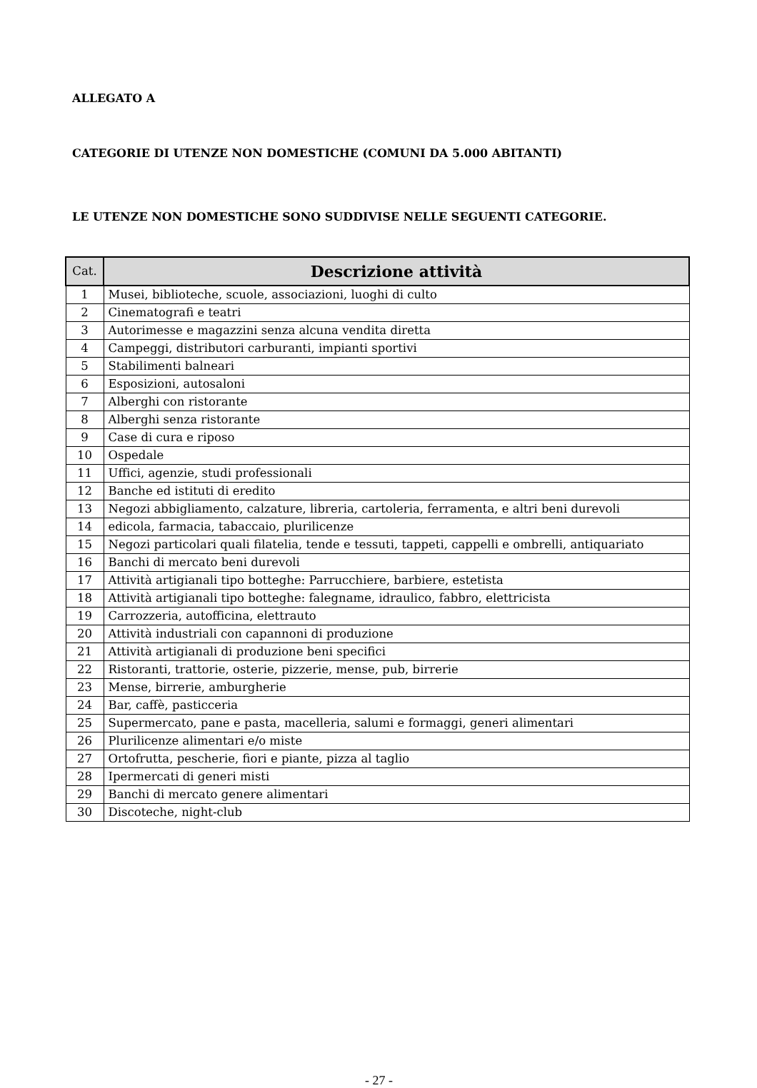ALLEGATO A
CATEGORIE DI UTENZE NON DOMESTICHE (COMUNI DA 5.000 ABITANTI)
LE UTENZE NON DOMESTICHE SONO SUDDIVISE NELLE SEGUENTI CATEGORIE.
| Cat. | Descrizione attività |
| --- | --- |
| 1 | Musei, biblioteche, scuole, associazioni, luoghi di culto |
| 2 | Cinematografi e teatri |
| 3 | Autorimesse e magazzini senza alcuna vendita diretta |
| 4 | Campeggi, distributori carburanti, impianti sportivi |
| 5 | Stabilimenti balneari |
| 6 | Esposizioni, autosaloni |
| 7 | Alberghi con ristorante |
| 8 | Alberghi senza ristorante |
| 9 | Case di cura e riposo |
| 10 | Ospedale |
| 11 | Uffici, agenzie, studi professionali |
| 12 | Banche ed istituti di eredito |
| 13 | Negozi abbigliamento, calzature, libreria, cartoleria, ferramenta, e altri beni durevoli |
| 14 | edicola, farmacia, tabaccaio, plurilicenze |
| 15 | Negozi particolari quali filatelia, tende e tessuti, tappeti, cappelli e ombrelli, antiquariato |
| 16 | Banchi di mercato beni durevoli |
| 17 | Attività artigianali tipo botteghe: Parrucchiere, barbiere, estetista |
| 18 | Attività artigianali tipo botteghe: falegname, idraulico, fabbro, elettricista |
| 19 | Carrozzeria, autofficina, elettrauto |
| 20 | Attività industriali con capannoni di produzione |
| 21 | Attività artigianali di produzione beni specifici |
| 22 | Ristoranti, trattorie, osterie, pizzerie, mense, pub, birrerie |
| 23 | Mense, birrerie, amburgherie |
| 24 | Bar, caffè, pasticceria |
| 25 | Supermercato, pane e pasta, macelleria, salumi e formaggi, generi alimentari |
| 26 | Plurilicenze alimentari e/o miste |
| 27 | Ortofrutta, pescherie, fiori e piante, pizza al taglio |
| 28 | Ipermercati di generi misti |
| 29 | Banchi di mercato genere alimentari |
| 30 | Discoteche, night-club |
- 27 -